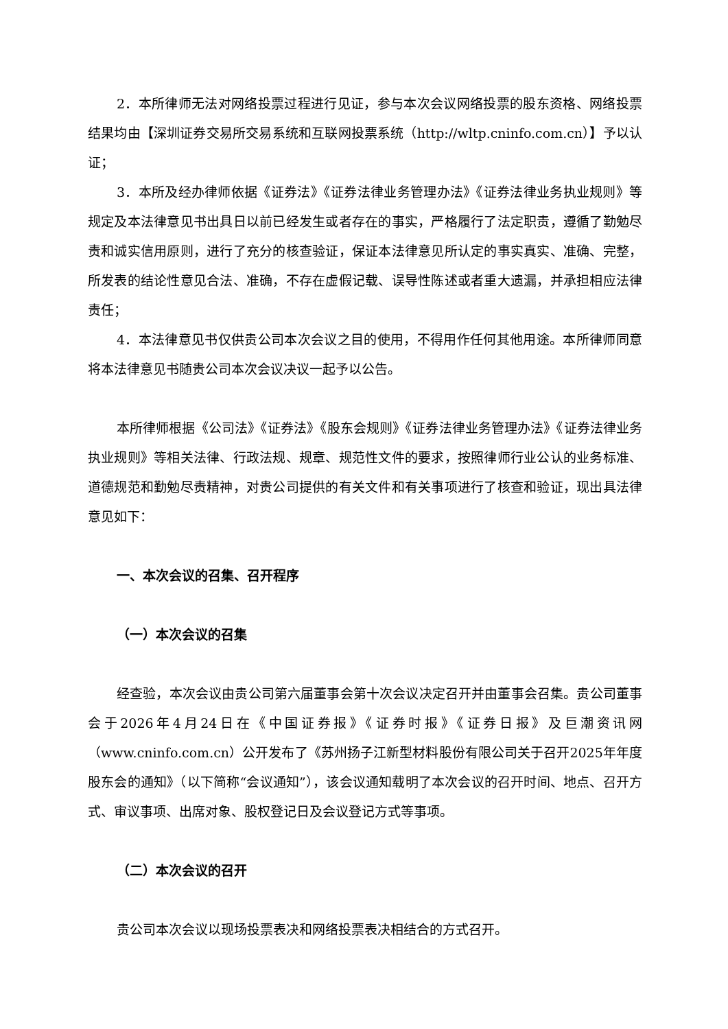2．本所律师无法对网络投票过程进行见证，参与本次会议网络投票的股东资格、网络投票结果均由【深圳证券交易所交易系统和互联网投票系统（http://wltp.cninfo.com.cn）】予以认证；
3．本所及经办律师依据《证券法》《证券法律业务管理办法》《证券法律业务执业规则》等规定及本法律意见书出具日以前已经发生或者存在的事实，严格履行了法定职责，遵循了勤勉尽责和诚实信用原则，进行了充分的核查验证，保证本法律意见所认定的事实真实、准确、完整，所发表的结论性意见合法、准确，不存在虚假记载、误导性陈述或者重大遗漏，并承担相应法律责任；
4．本法律意见书仅供贵公司本次会议之目的使用，不得用作任何其他用途。本所律师同意将本法律意见书随贵公司本次会议决议一起予以公告。
本所律师根据《公司法》《证券法》《股东会规则》《证券法律业务管理办法》《证券法律业务执业规则》等相关法律、行政法规、规章、规范性文件的要求，按照律师行业公认的业务标准、道德规范和勤勉尽责精神，对贵公司提供的有关文件和有关事项进行了核查和验证，现出具法律意见如下：
一、本次会议的召集、召开程序
（一）本次会议的召集
经查验，本次会议由贵公司第六届董事会第十次会议决定召开并由董事会召集。贵公司董事会于2026年4月24日在《中国证券报》《证券时报》《证券日报》及巨潮资讯网（www.cninfo.com.cn）公开发布了《苏州扬子江新型材料股份有限公司关于召开2025年年度股东会的通知》（以下简称“会议通知”），该会议通知载明了本次会议的召开时间、地点、召开方式、审议事项、出席对象、股权登记日及会议登记方式等事项。
（二）本次会议的召开
贵公司本次会议以现场投票表决和网络投票表决相结合的方式召开。